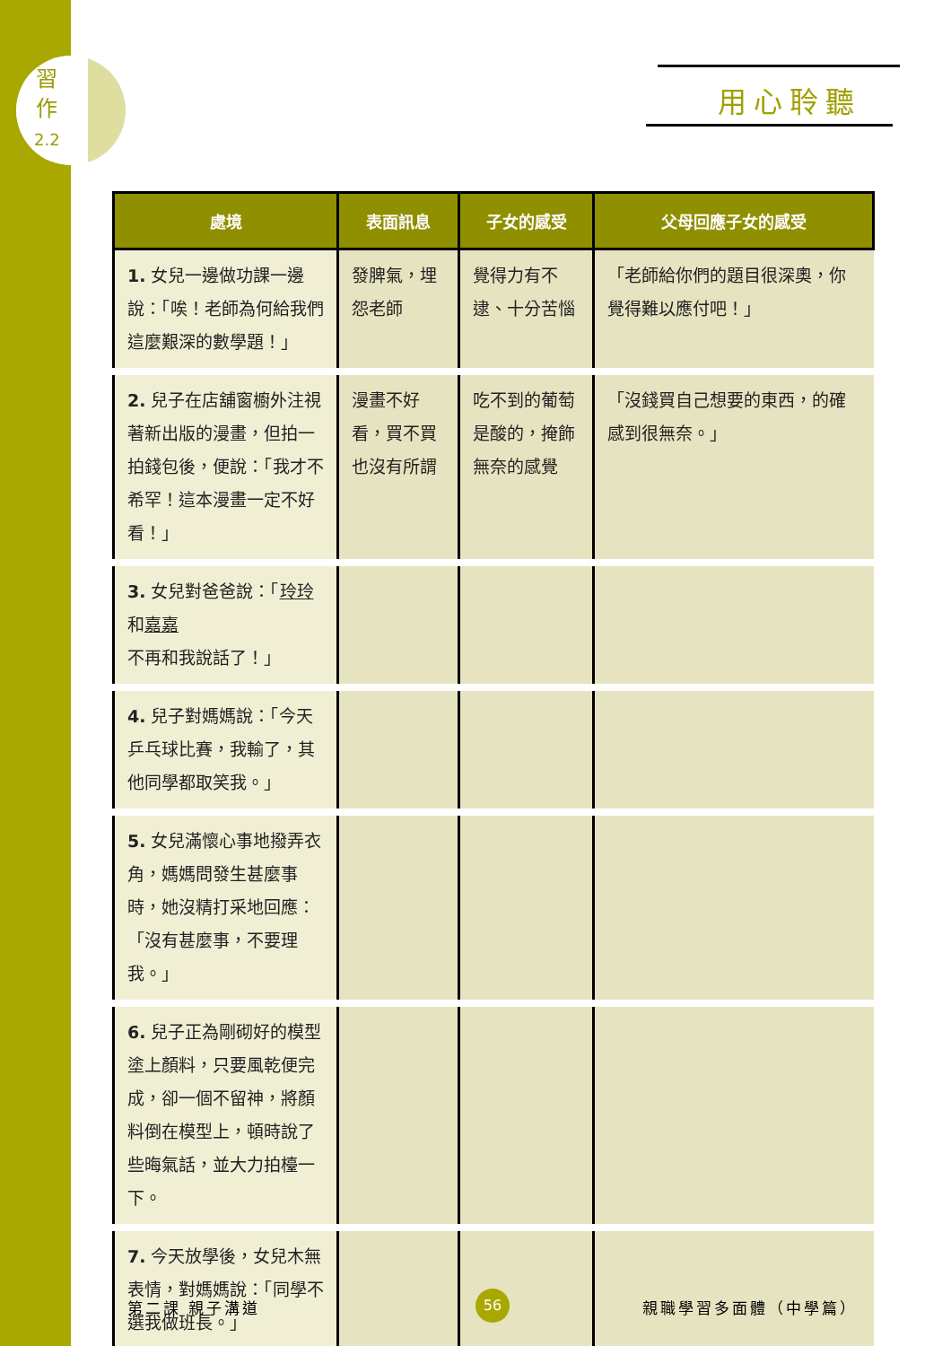習
作
2.2
用心聆聽
| 處境 | 表面訊息 | 子女的感受 | 父母回應子女的感受 |
| --- | --- | --- | --- |
| 1. 女兒一邊做功課一邊說：「唉！老師為何給我們這麼艱深的數學題！」 | 發脾氣，埋怨老師 | 覺得力有不逮、十分苦惱 | 「老師給你們的題目很深奧，你覺得難以應付吧！」 |
| 2. 兒子在店舖窗櫥外注視著新出版的漫畫，但拍一拍錢包後，便說：「我才不希罕！這本漫畫一定不好看！」 | 漫畫不好看，買不買也沒有所謂 | 吃不到的葡萄是酸的，掩飾無奈的感覺 | 「沒錢買自己想要的東西，的確感到很無奈。」 |
| 3. 女兒對爸爸說：「 玲玲 和 嘉嘉 不再和我說話了！」 | | | |
| 4. 兒子對媽媽說：「今天乒乓球比賽，我輸了，其他同學都取笑我。」 | | | |
| 5. 女兒滿懷心事地撥弄衣角，媽媽問發生甚麼事時，她沒精打采地回應：「沒有甚麼事，不要理我。」 | | | |
| 6. 兒子正為剛砌好的模型塗上顏料，只要風乾便完成，卻一個不留神，將顏料倒在模型上，頓時說了些晦氣話，並大力拍檯一下。 | | | |
| 7. 今天放學後，女兒木無表情，對媽媽說：「同學不選我做班長。」 | | | |
第二課 親子溝道 56 親職學習多面體（中學篇）